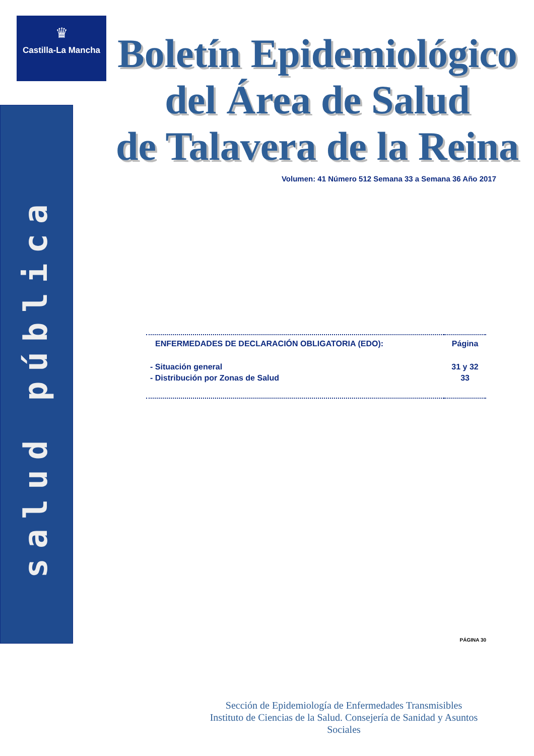♛
Castilla-La Mancha
salud pública
Boletín Epidemiológico
del Área de Salud
de Talavera de la Reina
Volumen: 41 Número 512 Semana 33 a Semana 36 Año 2017
| ENFERMEDADES DE DECLARACIÓN OBLIGATORIA (EDO): | Página |
| --- | --- |
| - Situación general | 31 y 32 |
| - Distribución por Zonas de Salud | 33 |
PÁGINA 30
Sección de Epidemiología de Enfermedades Transmisibles
Instituto de Ciencias de la Salud. Consejería de Sanidad y Asuntos Sociales